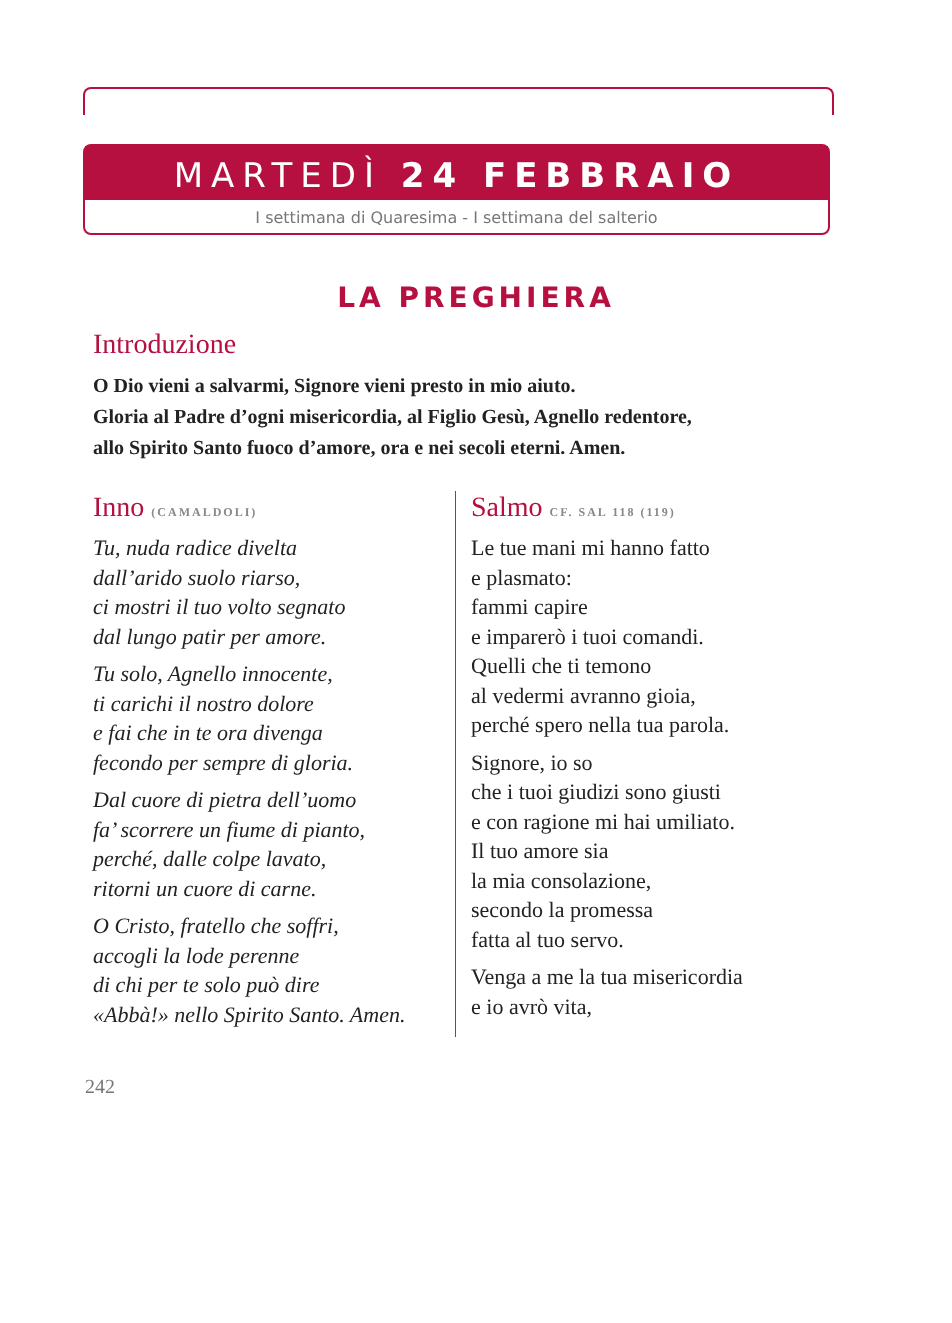MARTEDÌ 24 FEBBRAIO
I settimana di Quaresima - I settimana del salterio
LA PREGHIERA
Introduzione
O Dio vieni a salvarmi, Signore vieni presto in mio aiuto.
Gloria al Padre d’ogni misericordia, al Figlio Gesù, Agnello redentore,
allo Spirito Santo fuoco d’amore, ora e nei secoli eterni. Amen.
Inno (CAMALDOLI)
Tu, nuda radice divelta
dall’arido suolo riarso,
ci mostri il tuo volto segnato
dal lungo patir per amore.
Tu solo, Agnello innocente,
ti carichi il nostro dolore
e fai che in te ora divenga
fecondo per sempre di gloria.
Dal cuore di pietra dell’uomo
fa’ scorrere un fiume di pianto,
perché, dalle colpe lavato,
ritorni un cuore di carne.
O Cristo, fratello che soffri,
accogli la lode perenne
di chi per te solo può dire
«Abbà!» nello Spirito Santo. Amen.
Salmo CF. SAL 118 (119)
Le tue mani mi hanno fatto
e plasmato:
fammi capire
e imparerò i tuoi comandi.
Quelli che ti temono
al vedermi avranno gioia,
perché spero nella tua parola.
Signore, io so
che i tuoi giudizi sono giusti
e con ragione mi hai umiliato.
Il tuo amore sia
la mia consolazione,
secondo la promessa
fatta al tuo servo.
Venga a me la tua misericordia
e io avrò vita,
242